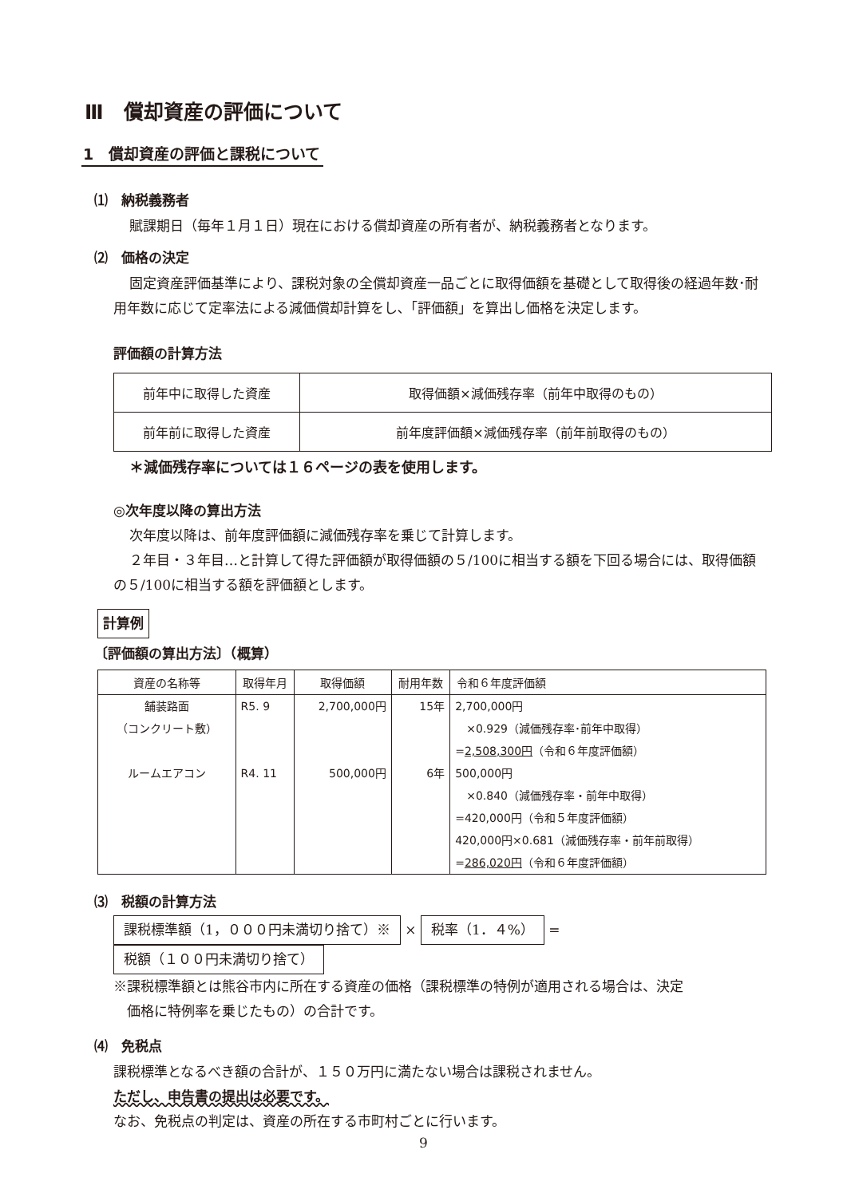Ⅲ　償却資産の評価について
1　償却資産の評価と課税について
⑴　納税義務者
賦課期日（毎年１月１日）現在における償却資産の所有者が、納税義務者となります。
⑵　価格の決定
固定資産評価基準により、課税対象の全償却資産一品ごとに取得価額を基礎として取得後の経過年数･耐用年数に応じて定率法による減価償却計算をし､「評価額」を算出し価格を決定します。
評価額の計算方法
| 前年中に取得した資産 | 取得価額×減価残存率（前年中取得のもの） |
| 前年前に取得した資産 | 前年度評価額×減価残存率（前年前取得のもの） |
＊減価残存率については１６ページの表を使用します。
◎次年度以降の算出方法
次年度以降は、前年度評価額に減価残存率を乗じて計算します。
２年目・３年目…と計算して得た評価額が取得価額の５/100に相当する額を下回る場合には、取得価額の５/100に相当する額を評価額とします。
計算例
〔評価額の算出方法〕（概算）
| 資産の名称等 | 取得年月 | 取得価額 | 耐用年数 | 令和６年度評価額 |
| --- | --- | --- | --- | --- |
| 舗装路面 （コンクリート敷） ルームエアコン | R5. 9 R4. 11 | 2,700,000円 500,000円 | 15年 6年 | 2,700,000円 ×0.929（減価残存率･前年中取得） = 2,508,300円 （令和６年度評価額） 500,000円 ×0.840（減価残存率・前年中取得） =420,000円（令和５年度評価額） 420,000円×0.681（減価残存率・前年前取得） = 286,020円 （令和６年度評価額） |
⑶　税額の計算方法
課税標準額（1，０００円未満切り捨て）※ × 税率（1．４%） = 税額（１００円未満切り捨て）
※課税標準額とは熊谷市内に所在する資産の価格（課税標準の特例が適用される場合は、決定
　価格に特例率を乗じたもの）の合計です。
⑷　免税点
課税標準となるべき額の合計が、１５０万円に満たない場合は課税されません。
ただし、申告書の提出は必要です。
なお、免税点の判定は、資産の所在する市町村ごとに行います。
9